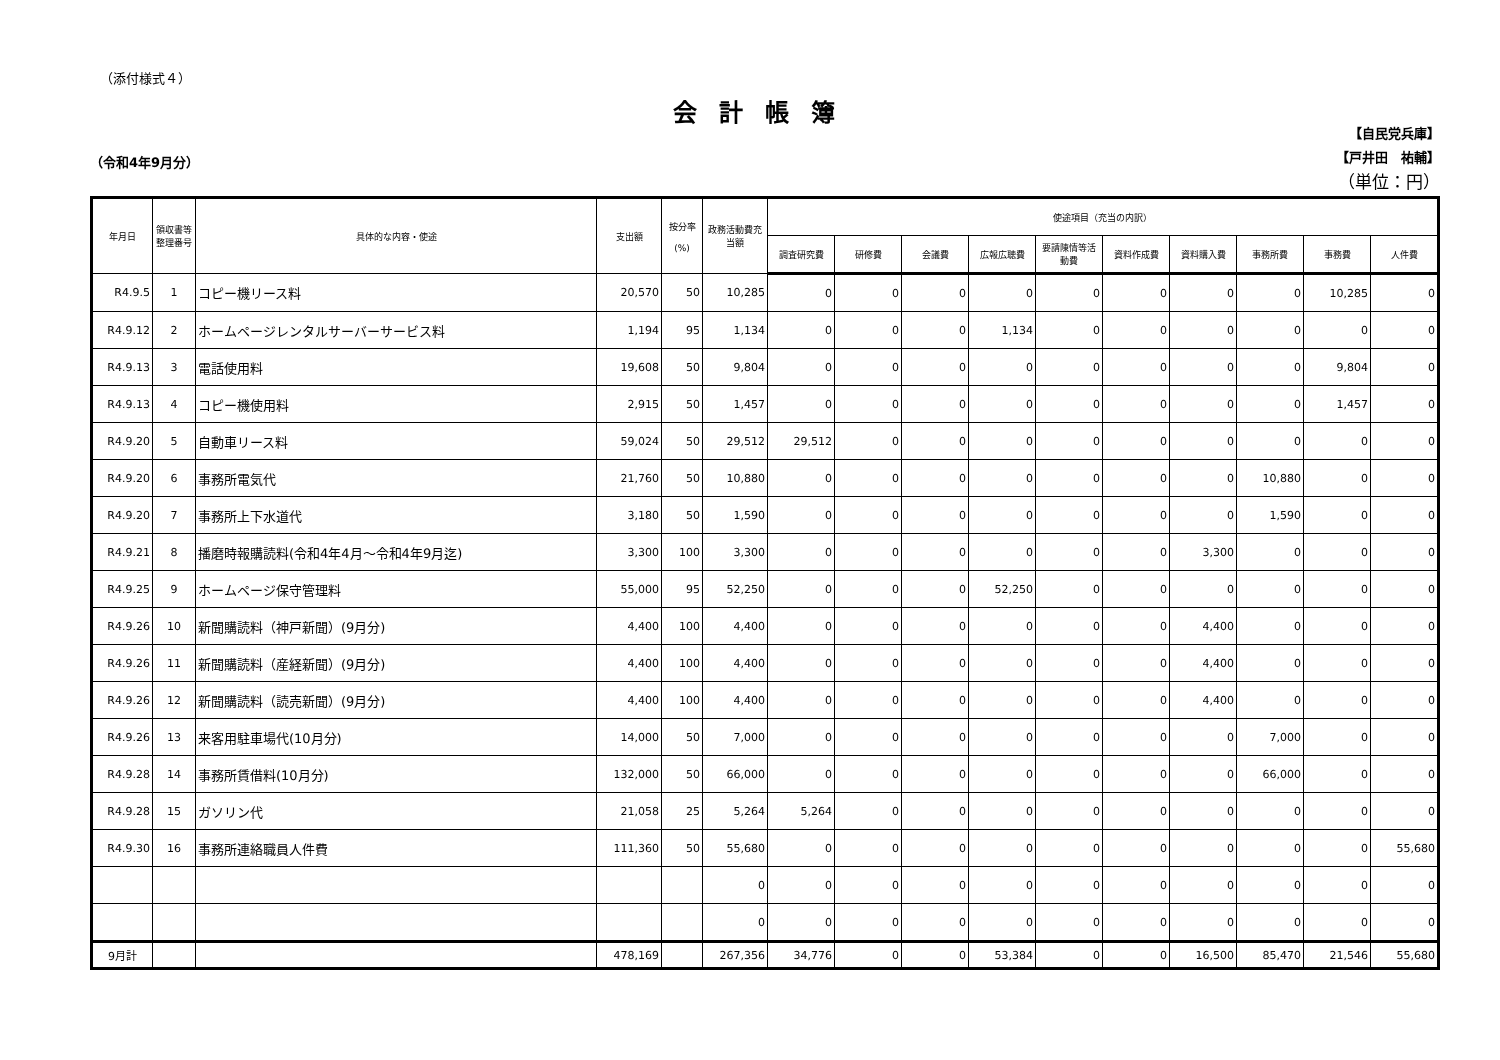（添付様式４）
会計帳簿
（令和4年9月分）
【自民党兵庫】
【戸井田　祐輔】
（単位：円）
| 年月日 | 領収書等整理番号 | 具体的な内容・使途 | 支出額 | 按分率 (%) | 政務活動費充当額 | 使途項目（充当の内訳） | | | | | | | | | |
| --- | --- | --- | --- | --- | --- | --- | --- | --- | --- | --- | --- | --- | --- | --- | --- |
| | | | | | | 調査研究費 | 研修費 | 会議費 | 広報広聴費 | 要請陳情等活動費 | 資料作成費 | 資料購入費 | 事務所費 | 事務費 | 人件費 |
| R4.9.5 | 1 | コピー機リース料 | 20,570 | 50 | 10,285 | 0 | 0 | 0 | 0 | 0 | 0 | 0 | 0 | 10,285 | 0 |
| R4.9.12 | 2 | ホームページレンタルサーバーサービス料 | 1,194 | 95 | 1,134 | 0 | 0 | 0 | 1,134 | 0 | 0 | 0 | 0 | 0 | 0 |
| R4.9.13 | 3 | 電話使用料 | 19,608 | 50 | 9,804 | 0 | 0 | 0 | 0 | 0 | 0 | 0 | 0 | 9,804 | 0 |
| R4.9.13 | 4 | コピー機使用料 | 2,915 | 50 | 1,457 | 0 | 0 | 0 | 0 | 0 | 0 | 0 | 0 | 1,457 | 0 |
| R4.9.20 | 5 | 自動車リース料 | 59,024 | 50 | 29,512 | 29,512 | 0 | 0 | 0 | 0 | 0 | 0 | 0 | 0 | 0 |
| R4.9.20 | 6 | 事務所電気代 | 21,760 | 50 | 10,880 | 0 | 0 | 0 | 0 | 0 | 0 | 0 | 10,880 | 0 | 0 |
| R4.9.20 | 7 | 事務所上下水道代 | 3,180 | 50 | 1,590 | 0 | 0 | 0 | 0 | 0 | 0 | 0 | 1,590 | 0 | 0 |
| R4.9.21 | 8 | 播磨時報購読料(令和4年4月～令和4年9月迄) | 3,300 | 100 | 3,300 | 0 | 0 | 0 | 0 | 0 | 0 | 3,300 | 0 | 0 | 0 |
| R4.9.25 | 9 | ホームページ保守管理料 | 55,000 | 95 | 52,250 | 0 | 0 | 0 | 52,250 | 0 | 0 | 0 | 0 | 0 | 0 |
| R4.9.26 | 10 | 新聞購読料（神戸新聞）(9月分) | 4,400 | 100 | 4,400 | 0 | 0 | 0 | 0 | 0 | 0 | 4,400 | 0 | 0 | 0 |
| R4.9.26 | 11 | 新聞購読料（産経新聞）(9月分) | 4,400 | 100 | 4,400 | 0 | 0 | 0 | 0 | 0 | 0 | 4,400 | 0 | 0 | 0 |
| R4.9.26 | 12 | 新聞購読料（読売新聞）(9月分) | 4,400 | 100 | 4,400 | 0 | 0 | 0 | 0 | 0 | 0 | 4,400 | 0 | 0 | 0 |
| R4.9.26 | 13 | 来客用駐車場代(10月分) | 14,000 | 50 | 7,000 | 0 | 0 | 0 | 0 | 0 | 0 | 0 | 7,000 | 0 | 0 |
| R4.9.28 | 14 | 事務所賃借料(10月分) | 132,000 | 50 | 66,000 | 0 | 0 | 0 | 0 | 0 | 0 | 0 | 66,000 | 0 | 0 |
| R4.9.28 | 15 | ガソリン代 | 21,058 | 25 | 5,264 | 5,264 | 0 | 0 | 0 | 0 | 0 | 0 | 0 | 0 | 0 |
| R4.9.30 | 16 | 事務所連絡職員人件費 | 111,360 | 50 | 55,680 | 0 | 0 | 0 | 0 | 0 | 0 | 0 | 0 | 0 | 55,680 |
| | | | | | 0 | 0 | 0 | 0 | 0 | 0 | 0 | 0 | 0 | 0 | 0 |
| | | | | | 0 | 0 | 0 | 0 | 0 | 0 | 0 | 0 | 0 | 0 | 0 |
| 9月計 | | | 478,169 | | 267,356 | 34,776 | 0 | 0 | 53,384 | 0 | 0 | 16,500 | 85,470 | 21,546 | 55,680 |